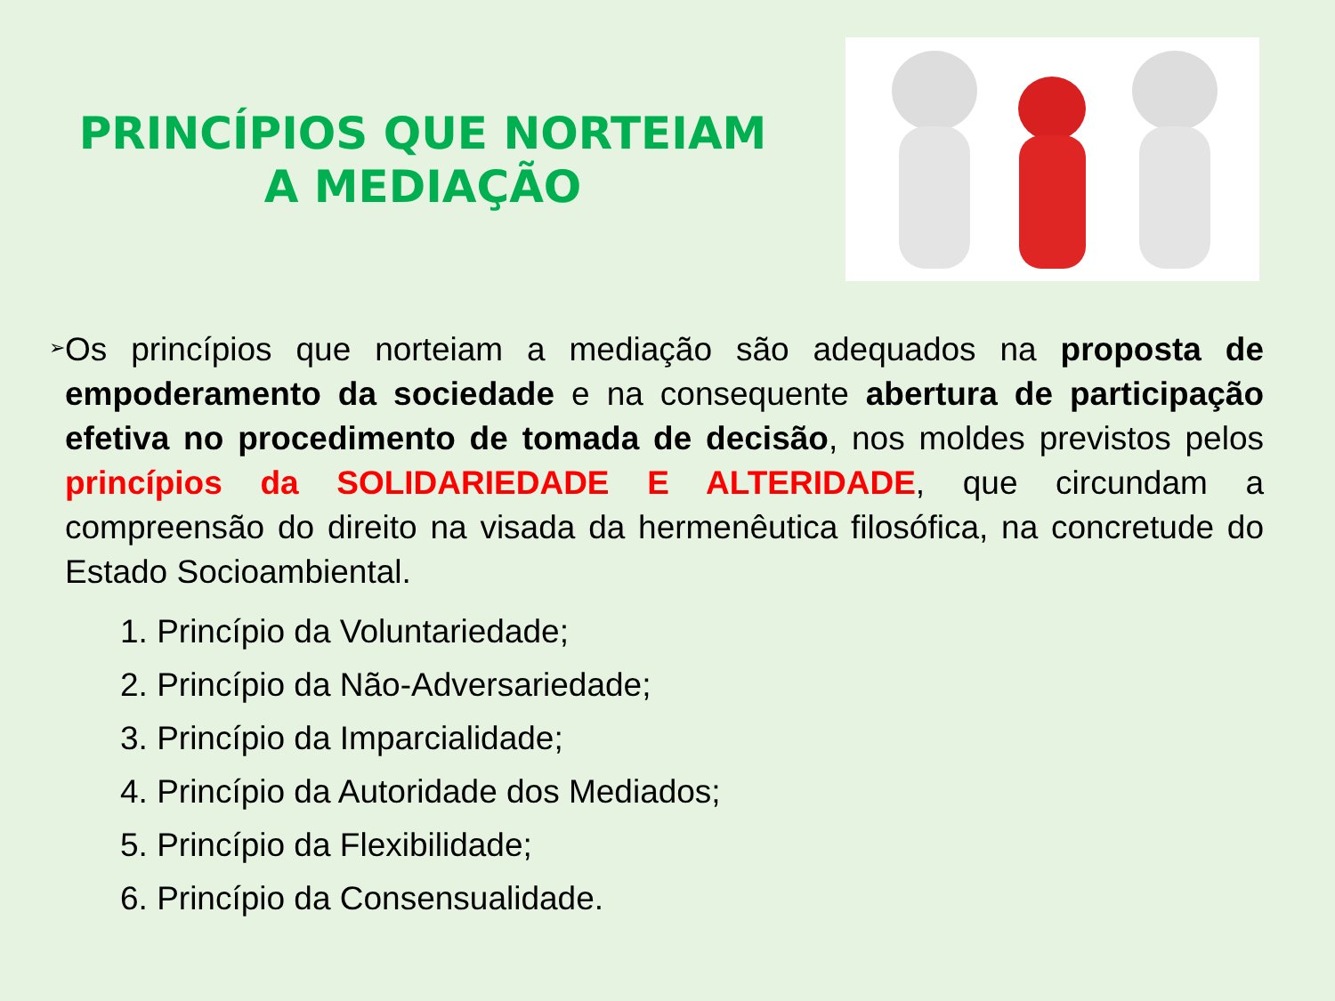PRINCÍPIOS QUE NORTEIAM
A MEDIAÇÃO
➢
Os princípios que norteiam a mediação são adequados na proposta de empoderamento da sociedade e na consequente abertura de participação efetiva no procedimento de tomada de decisão, nos moldes previstos pelos princípios da SOLIDARIEDADE E ALTERIDADE, que circundam a compreensão do direito na visada da hermenêutica filosófica, na concretude do Estado Socioambiental.
1. Princípio da Voluntariedade;
2. Princípio da Não-Adversariedade;
3. Princípio da Imparcialidade;
4. Princípio da Autoridade dos Mediados;
5. Princípio da Flexibilidade;
6. Princípio da Consensualidade.